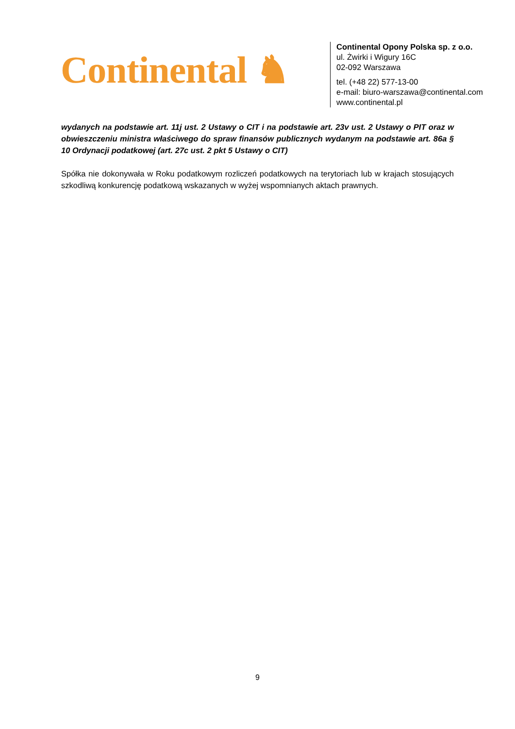Continental ♞
Continental Opony Polska sp. z o.o.
ul. Żwirki i Wigury 16C
02-092 Warszawa
tel. (+48 22) 577-13-00
e-mail: biuro-warszawa@continental.com
www.continental.pl
wydanych na podstawie art. 11j ust. 2 Ustawy o CIT i na podstawie art. 23v ust. 2 Ustawy o PIT oraz w obwieszczeniu ministra właściwego do spraw finansów publicznych wydanym na podstawie art. 86a § 10 Ordynacji podatkowej (art. 27c ust. 2 pkt 5 Ustawy o CIT)
Spółka nie dokonywała w Roku podatkowym rozliczeń podatkowych na terytoriach lub w krajach stosujących szkodliwą konkurencję podatkową wskazanych w wyżej wspomnianych aktach prawnych.
9